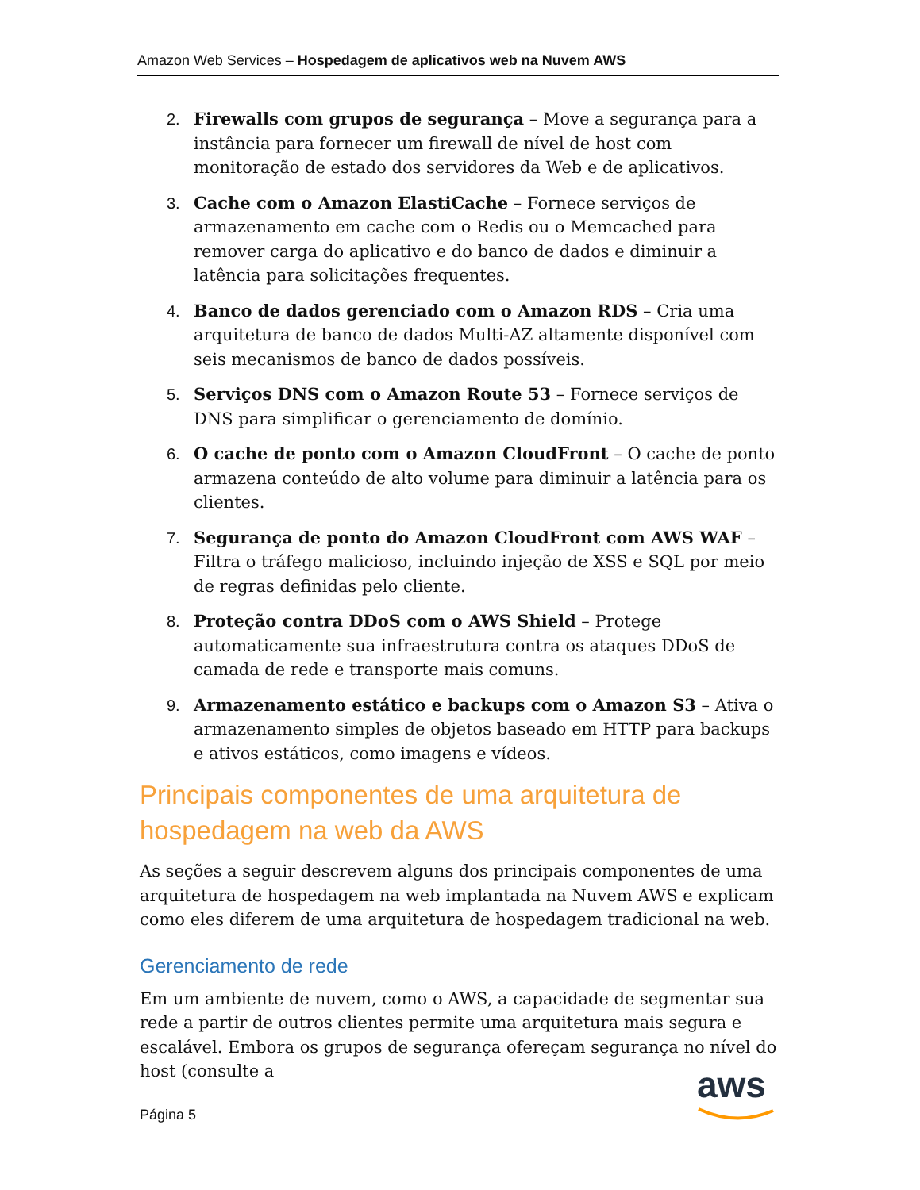Amazon Web Services – Hospedagem de aplicativos web na Nuvem AWS
2. Firewalls com grupos de segurança – Move a segurança para a instância para fornecer um firewall de nível de host com monitoração de estado dos servidores da Web e de aplicativos.
3. Cache com o Amazon ElastiCache – Fornece serviços de armazenamento em cache com o Redis ou o Memcached para remover carga do aplicativo e do banco de dados e diminuir a latência para solicitações frequentes.
4. Banco de dados gerenciado com o Amazon RDS – Cria uma arquitetura de banco de dados Multi-AZ altamente disponível com seis mecanismos de banco de dados possíveis.
5. Serviços DNS com o Amazon Route 53 – Fornece serviços de DNS para simplificar o gerenciamento de domínio.
6. O cache de ponto com o Amazon CloudFront – O cache de ponto armazena conteúdo de alto volume para diminuir a latência para os clientes.
7. Segurança de ponto do Amazon CloudFront com AWS WAF – Filtra o tráfego malicioso, incluindo injeção de XSS e SQL por meio de regras definidas pelo cliente.
8. Proteção contra DDoS com o AWS Shield – Protege automaticamente sua infraestrutura contra os ataques DDoS de camada de rede e transporte mais comuns.
9. Armazenamento estático e backups com o Amazon S3 – Ativa o armazenamento simples de objetos baseado em HTTP para backups e ativos estáticos, como imagens e vídeos.
Principais componentes de uma arquitetura de hospedagem na web da AWS
As seções a seguir descrevem alguns dos principais componentes de uma arquitetura de hospedagem na web implantada na Nuvem AWS e explicam como eles diferem de uma arquitetura de hospedagem tradicional na web.
Gerenciamento de rede
Em um ambiente de nuvem, como o AWS, a capacidade de segmentar sua rede a partir de outros clientes permite uma arquitetura mais segura e escalável. Embora os grupos de segurança ofereçam segurança no nível do host (consulte a
Página 5
aws